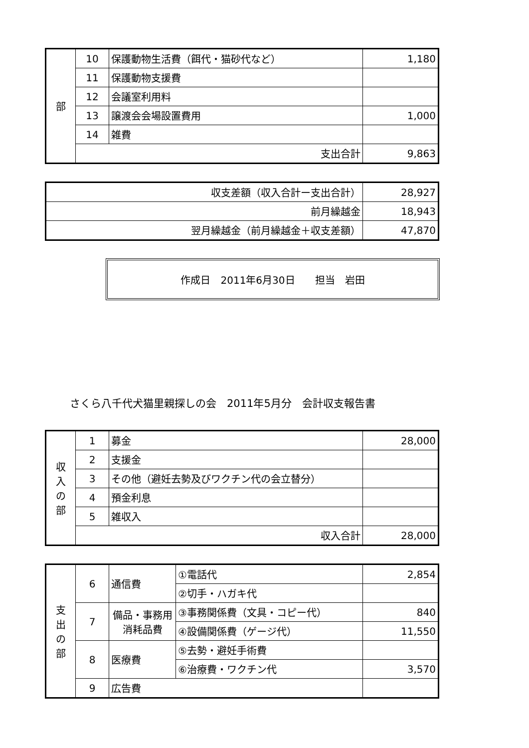| 部 | 10 | 保護動物生活費（餌代・猫砂代など） | 1,180 |
| | 11 | 保護動物支援費 | |
| | 12 | 会議室利用料 | |
| | 13 | 譲渡会会場設置費用 | 1,000 |
| | 14 | 雑費 | |
| | 支出合計 | | 9,863 |
| 収支差額（収入合計ー支出合計） | 28,927 |
| 前月繰越金 | 18,943 |
| 翌月繰越金（前月繰越金＋収支差額） | 47,870 |
作成日　2011年6月30日 担当　岩田
さくら八千代犬猫里親探しの会　2011年5月分　会計収支報告書
| 収 入 の 部 | 1 | 募金 | 28,000 |
| | 2 | 支援金 | |
| | 3 | その他（避妊去勢及びワクチン代の会立替分） | |
| | 4 | 預金利息 | |
| | 5 | 雑収入 | |
| | 収入合計 | | 28,000 |
| 支 出 の 部 | 6 | 通信費 | ①電話代 | 2,854 |
| | | | ②切手・ハガキ代 | |
| | 7 | 備品・事務用消耗品費 | ③事務関係費（文具・コピー代） | 840 |
| | | | ④設備関係費（ゲージ代） | 11,550 |
| | 8 | 医療費 | ⑤去勢・避妊手術費 | |
| | | | ⑥治療費・ワクチン代 | 3,570 |
| | 9 | 広告費 | | |